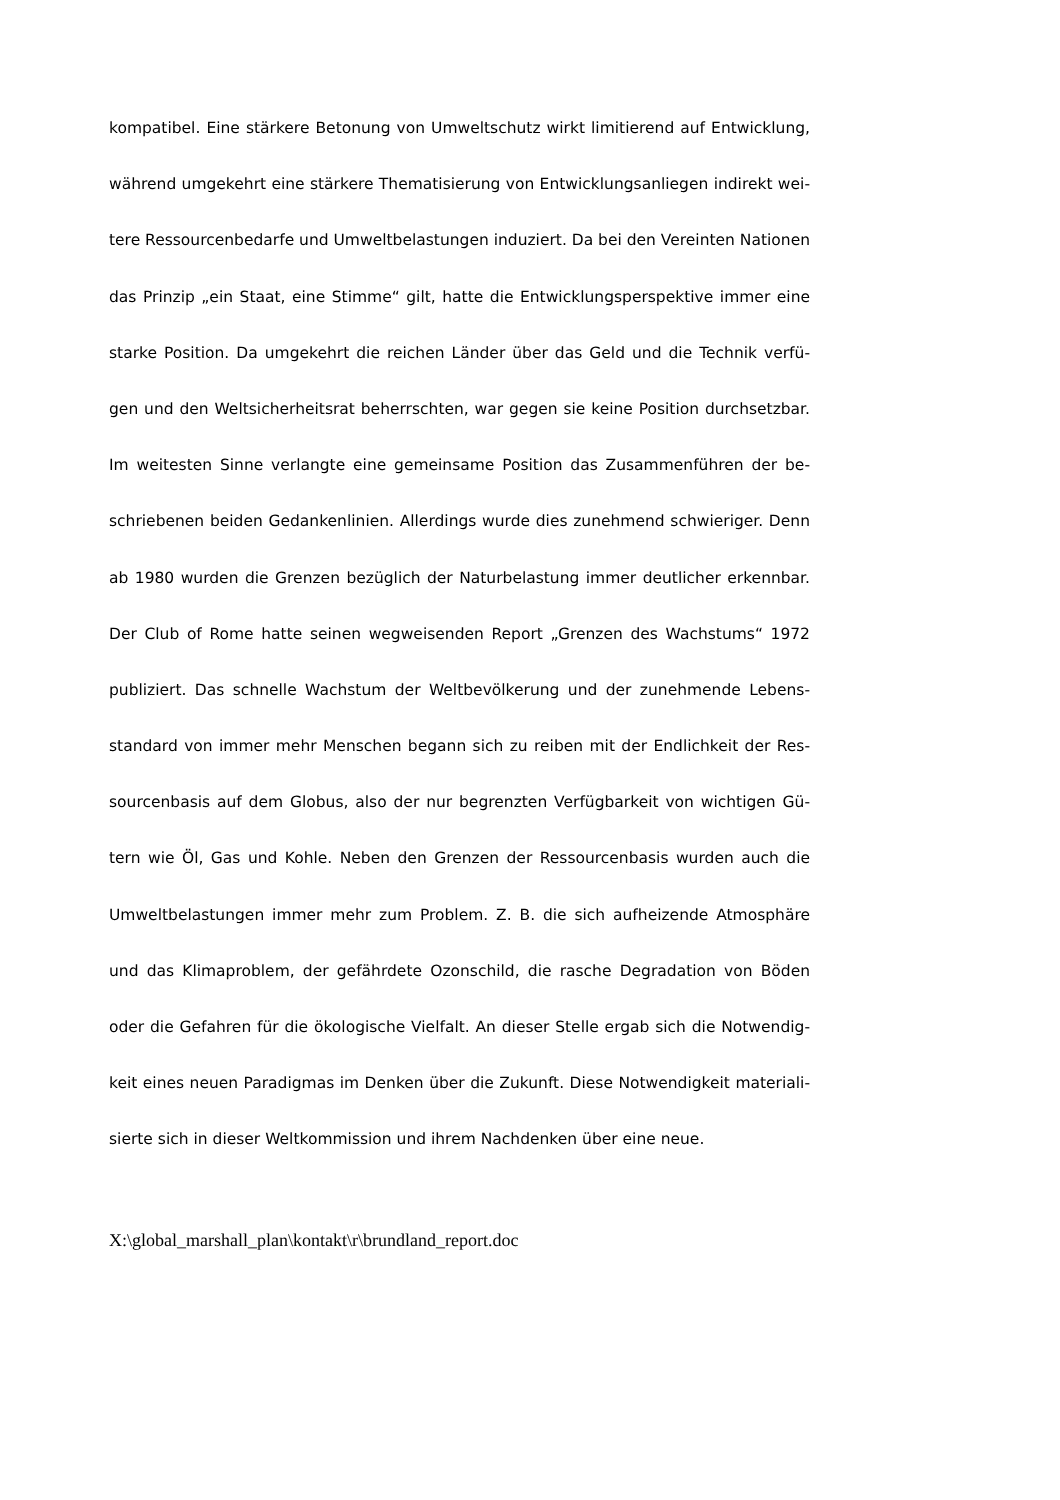kompatibel. Eine stärkere Betonung von Umweltschutz wirkt limitierend auf Entwicklung,
während umgekehrt eine stärkere Thematisierung von Entwicklungsanliegen indirekt wei-
tere Ressourcenbedarfe und Umweltbelastungen induziert. Da bei den Vereinten Nationen
das Prinzip „ein Staat, eine Stimme“ gilt, hatte die Entwicklungsperspektive immer eine
starke Position. Da umgekehrt die reichen Länder über das Geld und die Technik verfü-
gen und den Weltsicherheitsrat beherrschten, war gegen sie keine Position durchsetzbar.
Im weitesten Sinne verlangte eine gemeinsame Position das Zusammenführen der be-
schriebenen beiden Gedankenlinien. Allerdings wurde dies zunehmend schwieriger. Denn
ab 1980 wurden die Grenzen bezüglich der Naturbelastung immer deutlicher erkennbar.
Der Club of Rome hatte seinen wegweisenden Report „Grenzen des Wachstums“ 1972
publiziert. Das schnelle Wachstum der Weltbevölkerung und der zunehmende Lebens-
standard von immer mehr Menschen begann sich zu reiben mit der Endlichkeit der Res-
sourcenbasis auf dem Globus, also der nur begrenzten Verfügbarkeit von wichtigen Gü-
tern wie Öl, Gas und Kohle. Neben den Grenzen der Ressourcenbasis wurden auch die
Umweltbelastungen immer mehr zum Problem. Z. B. die sich aufheizende Atmosphäre
und das Klimaproblem, der gefährdete Ozonschild, die rasche Degradation von Böden
oder die Gefahren für die ökologische Vielfalt. An dieser Stelle ergab sich die Notwendig-
keit eines neuen Paradigmas im Denken über die Zukunft. Diese Notwendigkeit materiali-
sierte sich in dieser Weltkommission und ihrem Nachdenken über eine neue.
X:\global_marshall_plan\kontakt\r\brundland_report.doc